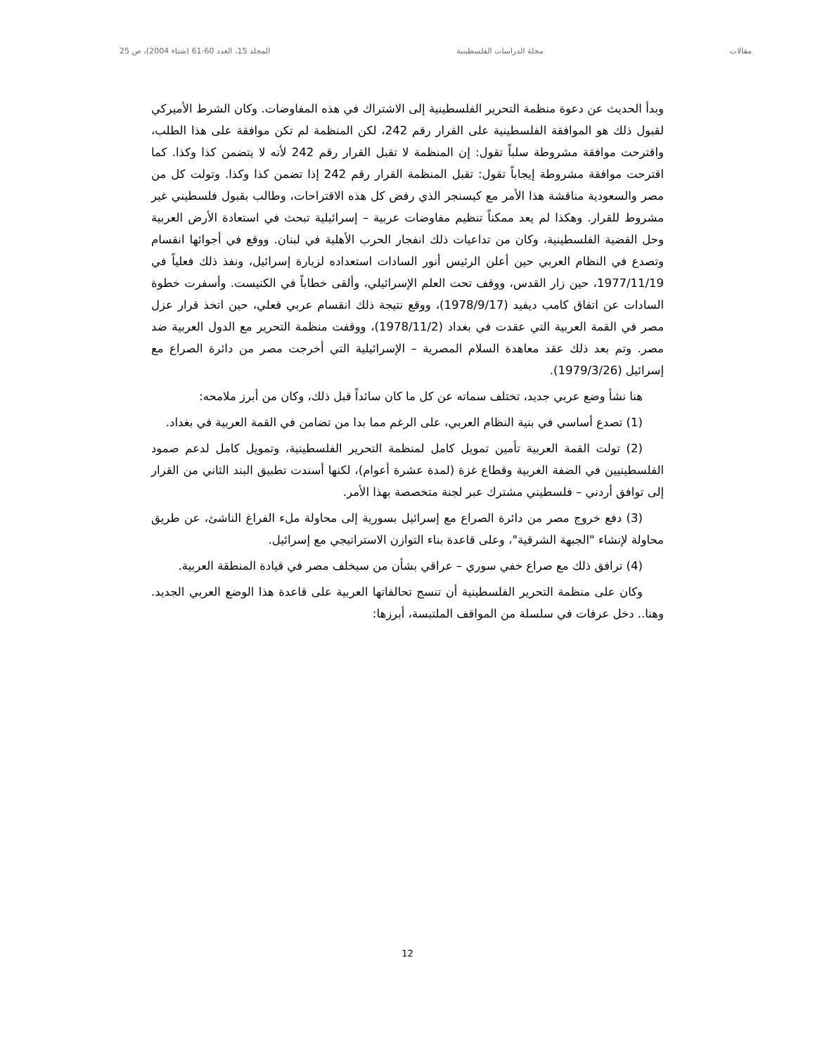مقالات مجلة الدراسات الفلسطينية المجلد 15، العدد 60-61 (شتاء 2004)، ص 25
وبدأ الحديث عن دعوة منظمة التحرير الفلسطينية إلى الاشتراك في هذه المفاوضات. وكان الشرط الأميركي لقبول ذلك هو الموافقة الفلسطينية على القرار رقم 242، لكن المنظمة لم تكن موافقة على هذا الطلب، واقترحت موافقة مشروطة سلباً تقول: إن المنظمة لا تقبل القرار رقم 242 لأنه لا يتضمن كذا وكذا. كما اقترحت موافقة مشروطة إيجاباً تقول: تقبل المنظمة القرار رقم 242 إذا تضمن كذا وكذا. وتولت كل من مصر والسعودية مناقشة هذا الأمر مع كيسنجر الذي رفض كل هذه الاقتراحات، وطالب بقبول فلسطيني غير مشروط للقرار. وهكذا لم يعد ممكناً تنظيم مفاوضات عربية – إسرائيلية تبحث في استعادة الأرض العربية وحل القضية الفلسطينية، وكان من تداعيات ذلك انفجار الحرب الأهلية في لبنان. ووقع في أجوائها انقسام وتصدع في النظام العربي حين أعلن الرئيس أنور السادات استعداده لزيارة إسرائيل، ونفذ ذلك فعلياً في 1977/11/19، حين زار القدس، ووقف تحت العلم الإسرائيلي، وألقى خطاباً في الكنيست. وأسفرت خطوة السادات عن اتفاق كامب ديفيد (1978/9/17)، ووقع نتيجة ذلك انقسام عربي فعلي، حين اتخذ قرار عزل مصر في القمة العربية التي عقدت في بغداد (1978/11/2)، ووقفت منظمة التحرير مع الدول العربية ضد مصر. وتم بعد ذلك عقد معاهدة السلام المصرية – الإسرائيلية التي أخرجت مصر من دائرة الصراع مع إسرائيل (1979/3/26).
هنا نشأ وضع عربي جديد، تختلف سماته عن كل ما كان سائداً قبل ذلك، وكان من أبرز ملامحه:
(1) تصدع أساسي في بنية النظام العربي، على الرغم مما بدا من تضامن في القمة العربية في بغداد.
(2) تولت القمة العربية تأمين تمويل كامل لمنظمة التحرير الفلسطينية، وتمويل كامل لدعم صمود الفلسطينيين في الضفة الغربية وقطاع غزة (لمدة عشرة أعوام)، لكنها أسندت تطبيق البند الثاني من القرار إلى توافق أردني – فلسطيني مشترك عبر لجنة متخصصة بهذا الأمر.
(3) دفع خروج مصر من دائرة الصراع مع إسرائيل بسورية إلى محاولة ملء الفراغ الناشئ، عن طريق محاولة لإنشاء "الجبهة الشرقية"، وعلى قاعدة بناء التوازن الاستراتيجي مع إسرائيل.
(4) ترافق ذلك مع صراع خفي سوري – عراقي بشأن من سيخلف مصر في قيادة المنطقة العربية.
وكان على منظمة التحرير الفلسطينية أن تنسج تحالفاتها العربية على قاعدة هذا الوضع العربي الجديد. وهنا.. دخل عرفات في سلسلة من المواقف الملتبسة، أبرزها:
12